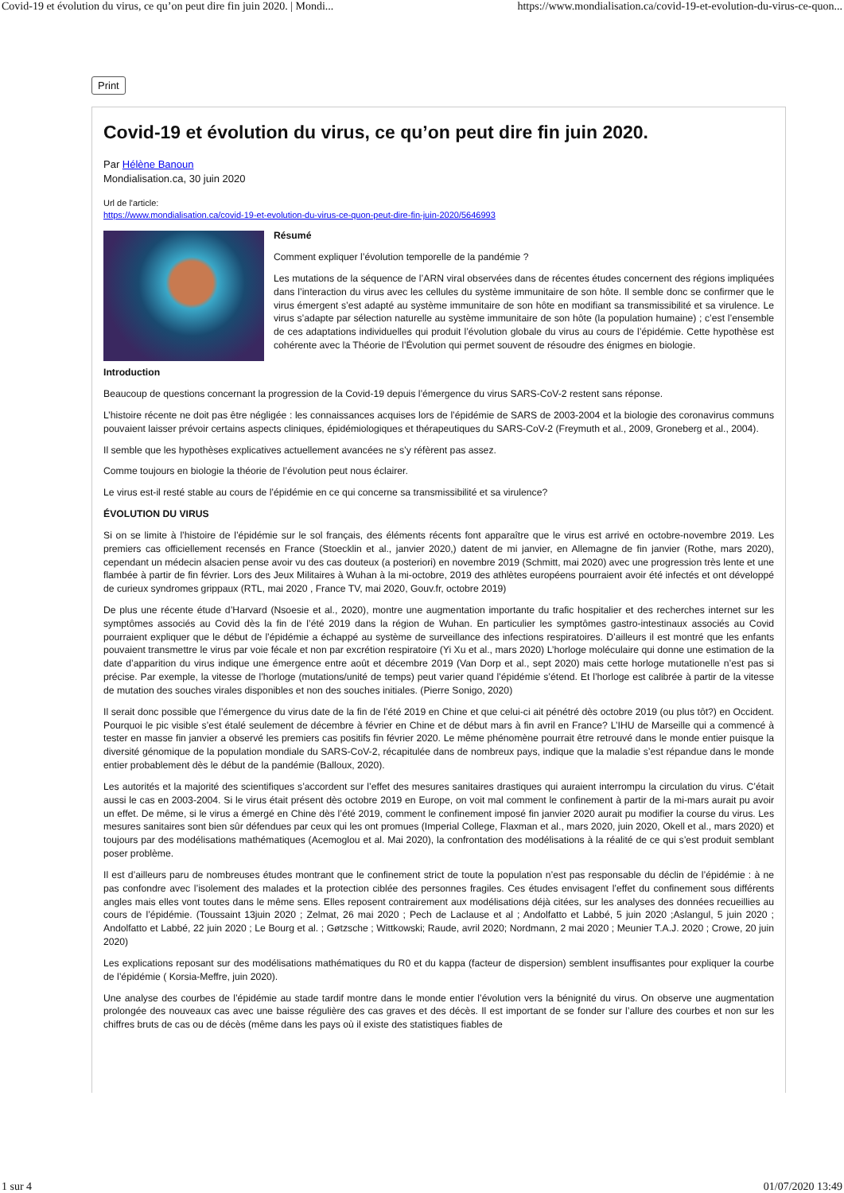Covid-19 et évolution du virus, ce qu’on peut dire fin juin 2020. | Mondi... https://www.mondialisation.ca/covid-19-et-evolution-du-virus-ce-quon...
Print
Covid-19 et évolution du virus, ce qu’on peut dire fin juin 2020.
Par Hélène Banoun
Mondialisation.ca, 30 juin 2020
Url de l'article:
https://www.mondialisation.ca/covid-19-et-evolution-du-virus-ce-quon-peut-dire-fin-juin-2020/5646993
Résumé
Comment expliquer l’évolution temporelle de la pandémie ?
Les mutations de la séquence de l’ARN viral observées dans de récentes études concernent des régions impliquées dans l’interaction du virus avec les cellules du système immunitaire de son hôte. Il semble donc se confirmer que le virus émergent s’est adapté au système immunitaire de son hôte en modifiant sa transmissibilité et sa virulence. Le virus s’adapte par sélection naturelle au système immunitaire de son hôte (la population humaine) ; c’est l’ensemble de ces adaptations individuelles qui produit l’évolution globale du virus au cours de l’épidémie. Cette hypothèse est cohérente avec la Théorie de l’Évolution qui permet souvent de résoudre des énigmes en biologie.
Introduction
Beaucoup de questions concernant la progression de la Covid-19 depuis l’émergence du virus SARS-CoV-2 restent sans réponse.
L’histoire récente ne doit pas être négligée : les connaissances acquises lors de l’épidémie de SARS de 2003-2004 et la biologie des coronavirus communs pouvaient laisser prévoir certains aspects cliniques, épidémiologiques et thérapeutiques du SARS-CoV-2 (Freymuth et al., 2009, Groneberg et al., 2004).
Il semble que les hypothèses explicatives actuellement avancées ne s’y réfèrent pas assez.
Comme toujours en biologie la théorie de l’évolution peut nous éclairer.
Le virus est-il resté stable au cours de l’épidémie en ce qui concerne sa transmissibilité et sa virulence?
ÉVOLUTION DU VIRUS
Si on se limite à l’histoire de l’épidémie sur le sol français, des éléments récents font apparaître que le virus est arrivé en octobre-novembre 2019. Les premiers cas officiellement recensés en France (Stoecklin et al., janvier 2020,) datent de mi janvier, en Allemagne de fin janvier (Rothe, mars 2020), cependant un médecin alsacien pense avoir vu des cas douteux (a posteriori) en novembre 2019 (Schmitt, mai 2020) avec une progression très lente et une flambée à partir de fin février. Lors des Jeux Militaires à Wuhan à la mi-octobre, 2019 des athlètes européens pourraient avoir été infectés et ont développé de curieux syndromes grippaux (RTL, mai 2020 , France TV, mai 2020, Gouv.fr, octobre 2019)
De plus une récente étude d’Harvard (Nsoesie et al., 2020), montre une augmentation importante du trafic hospitalier et des recherches internet sur les symptômes associés au Covid dès la fin de l’été 2019 dans la région de Wuhan. En particulier les symptômes gastro-intestinaux associés au Covid pourraient expliquer que le début de l’épidémie a échappé au système de surveillance des infections respiratoires. D’ailleurs il est montré que les enfants pouvaient transmettre le virus par voie fécale et non par excrétion respiratoire (Yi Xu et al., mars 2020) L’horloge moléculaire qui donne une estimation de la date d’apparition du virus indique une émergence entre août et décembre 2019 (Van Dorp et al., sept 2020) mais cette horloge mutationelle n’est pas si précise. Par exemple, la vitesse de l’horloge (mutations/unité de temps) peut varier quand l’épidémie s’étend. Et l’horloge est calibrée à partir de la vitesse de mutation des souches virales disponibles et non des souches initiales. (Pierre Sonigo, 2020)
Il serait donc possible que l’émergence du virus date de la fin de l’été 2019 en Chine et que celui-ci ait pénétré dès octobre 2019 (ou plus tôt?) en Occident. Pourquoi le pic visible s’est étalé seulement de décembre à février en Chine et de début mars à fin avril en France? L’IHU de Marseille qui a commencé à tester en masse fin janvier a observé les premiers cas positifs fin février 2020. Le même phénomène pourrait être retrouvé dans le monde entier puisque la diversité génomique de la population mondiale du SARS-CoV-2, récapitulée dans de nombreux pays, indique que la maladie s’est répandue dans le monde entier probablement dès le début de la pandémie (Balloux, 2020).
Les autorités et la majorité des scientifiques s’accordent sur l’effet des mesures sanitaires drastiques qui auraient interrompu la circulation du virus. C’était aussi le cas en 2003-2004. Si le virus était présent dès octobre 2019 en Europe, on voit mal comment le confinement à partir de la mi-mars aurait pu avoir un effet. De même, si le virus a émergé en Chine dès l’été 2019, comment le confinement imposé fin janvier 2020 aurait pu modifier la course du virus. Les mesures sanitaires sont bien sûr défendues par ceux qui les ont promues (Imperial College, Flaxman et al., mars 2020, juin 2020, Okell et al., mars 2020) et toujours par des modélisations mathématiques (Acemoglou et al. Mai 2020), la confrontation des modélisations à la réalité de ce qui s’est produit semblant poser problème.
Il est d’ailleurs paru de nombreuses études montrant que le confinement strict de toute la population n’est pas responsable du déclin de l’épidémie : à ne pas confondre avec l’isolement des malades et la protection ciblée des personnes fragiles. Ces études envisagent l’effet du confinement sous différents angles mais elles vont toutes dans le même sens. Elles reposent contrairement aux modélisations déjà citées, sur les analyses des données recueillies au cours de l’épidémie. (Toussaint 13juin 2020 ; Zelmat, 26 mai 2020 ; Pech de Laclause et al ; Andolfatto et Labbé, 5 juin 2020 ;Aslangul, 5 juin 2020 ; Andolfatto et Labbé, 22 juin 2020 ; Le Bourg et al. ; Gøtzsche ; Wittkowski; Raude, avril 2020; Nordmann, 2 mai 2020 ; Meunier T.A.J. 2020 ; Crowe, 20 juin 2020)
Les explications reposant sur des modélisations mathématiques du R0 et du kappa (facteur de dispersion) semblent insuffisantes pour expliquer la courbe de l’épidémie ( Korsia-Meffre, juin 2020).
Une analyse des courbes de l’épidémie au stade tardif montre dans le monde entier l’évolution vers la bénignité du virus. On observe une augmentation prolongée des nouveaux cas avec une baisse régulière des cas graves et des décès. Il est important de se fonder sur l’allure des courbes et non sur les chiffres bruts de cas ou de décès (même dans les pays où il existe des statistiques fiables de
1 sur 4 01/07/2020 13:49